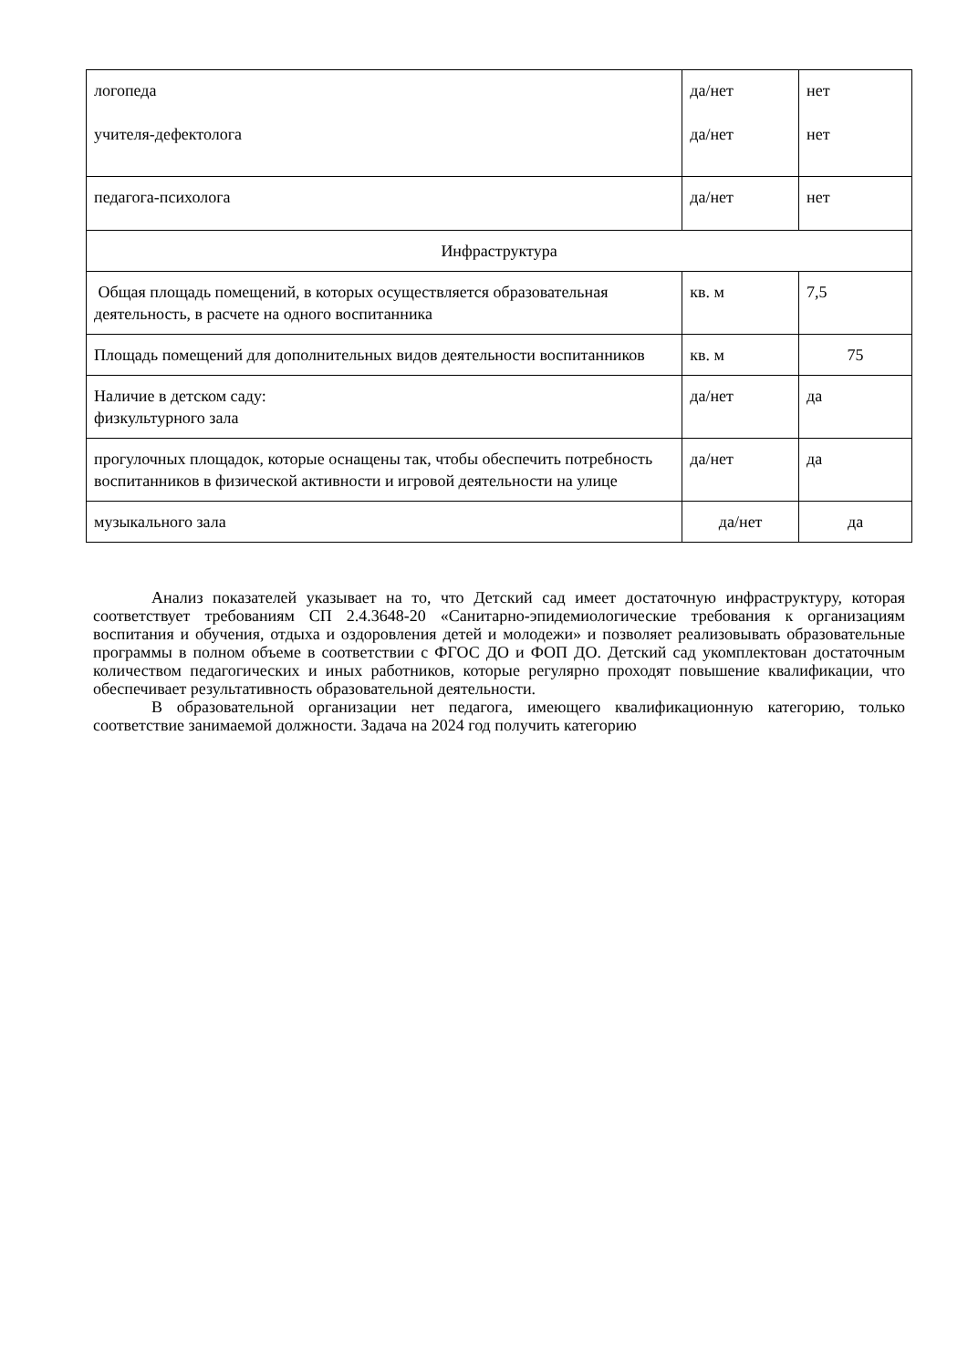| логопеда учителя-дефектолога | да/нет да/нет | нет нет |
| педагога-психолога | да/нет | нет |
| Инфраструктура | | |
| Общая площадь помещений, в которых осуществляется образовательная деятельность, в расчете на одного воспитанника | кв. м | 7,5 |
| Площадь помещений для дополнительных видов деятельности воспитанников | кв. м | 75 |
| Наличие в детском саду: физкультурного зала | да/нет | да |
| прогулочных площадок, которые оснащены так, чтобы обеспечить потребность воспитанников в физической активности и игровой деятельности на улице | да/нет | да |
| музыкального зала | да/нет | да |
Анализ показателей указывает на то, что Детский сад имеет достаточную инфраструктуру, которая соответствует требованиям СП 2.4.3648-20 «Санитарно-эпидемиологические требования к организациям воспитания и обучения, отдыха и оздоровления детей и молодежи» и позволяет реализовывать образовательные программы в полном объеме в соответствии с ФГОС ДО и ФОП ДО. Детский сад укомплектован достаточным количеством педагогических и иных работников, которые регулярно проходят повышение квалификации, что обеспечивает результативность образовательной деятельности.
В образовательной организации нет педагога, имеющего квалификационную категорию, только соответствие занимаемой должности. Задача на 2024 год получить категорию